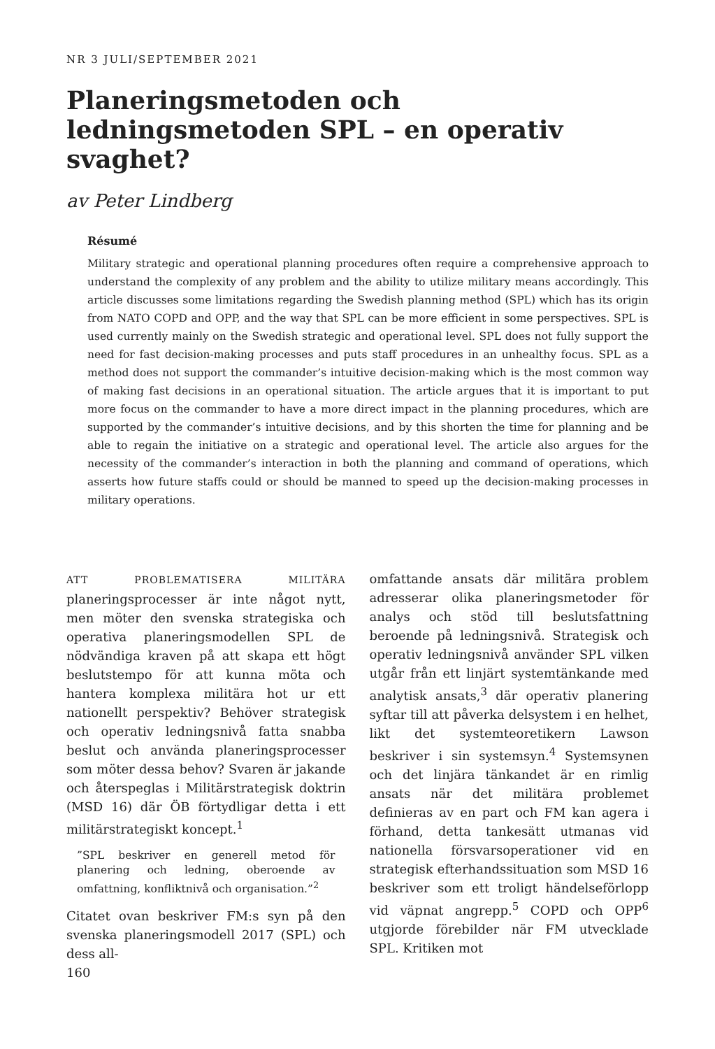NR 3 JULI/SEPTEMBER 2021
Planeringsmetoden och ledningsmetoden SPL – en operativ svaghet?
av Peter Lindberg
Résumé
Military strategic and operational planning procedures often require a comprehensive approach to understand the complexity of any problem and the ability to utilize military means accordingly. This article discusses some limitations regarding the Swedish planning method (SPL) which has its origin from NATO COPD and OPP, and the way that SPL can be more efficient in some perspectives. SPL is used currently mainly on the Swedish strategic and operational level. SPL does not fully support the need for fast decision-making processes and puts staff procedures in an unhealthy focus. SPL as a method does not support the commander’s intuitive decision-making which is the most common way of making fast decisions in an operational situation. The article argues that it is important to put more focus on the commander to have a more direct impact in the planning procedures, which are supported by the commander’s intuitive decisions, and by this shorten the time for planning and be able to regain the initiative on a strategic and operational level. The article also argues for the necessity of the commander’s interaction in both the planning and command of operations, which asserts how future staffs could or should be manned to speed up the decision-making processes in military operations.
ATT PROBLEMATISERA MILITÄRA planeringsprocesser är inte något nytt, men möter den svenska strategiska och operativa planeringsmodellen SPL de nödvändiga kraven på att skapa ett högt beslutstempo för att kunna möta och hantera komplexa militära hot ur ett nationellt perspektiv? Behöver strategisk och operativ ledningsnivå fatta snabba beslut och använda planeringsprocesser som möter dessa behov? Svaren är jakande och återspeglas i Militärstrategisk doktrin (MSD 16) där ÖB förtydligar detta i ett militärstrategiskt koncept.<sup>1</sup>
”SPL beskriver en generell metod för planering och ledning, oberoende av omfattning, konfliktnivå och organisation.”<sup>2</sup>
Citatet ovan beskriver FM:s syn på den svenska planeringsmodell 2017 (SPL) och dess all-
160
omfattande ansats där militära problem adresserar olika planeringsmetoder för analys och stöd till beslutsfattning beroende på ledningsnivå. Strategisk och operativ ledningsnivå använder SPL vilken utgår från ett linjärt systemtänkande med analytisk ansats,<sup>3</sup> där operativ planering syftar till att påverka delsystem i en helhet, likt det systemteoretikern Lawson beskriver i sin systemsyn.<sup>4</sup> Systemsynen och det linjära tänkandet är en rimlig ansats när det militära problemet definieras av en part och FM kan agera i förhand, detta tankesätt utmanas vid nationella försvarsoperationer vid en strategisk efterhandssituation som MSD 16 beskriver som ett troligt händelseförlopp vid väpnat angrepp.<sup>5</sup> COPD och OPP<sup>6</sup> utgjorde förebilder när FM utvecklade SPL. Kritiken mot